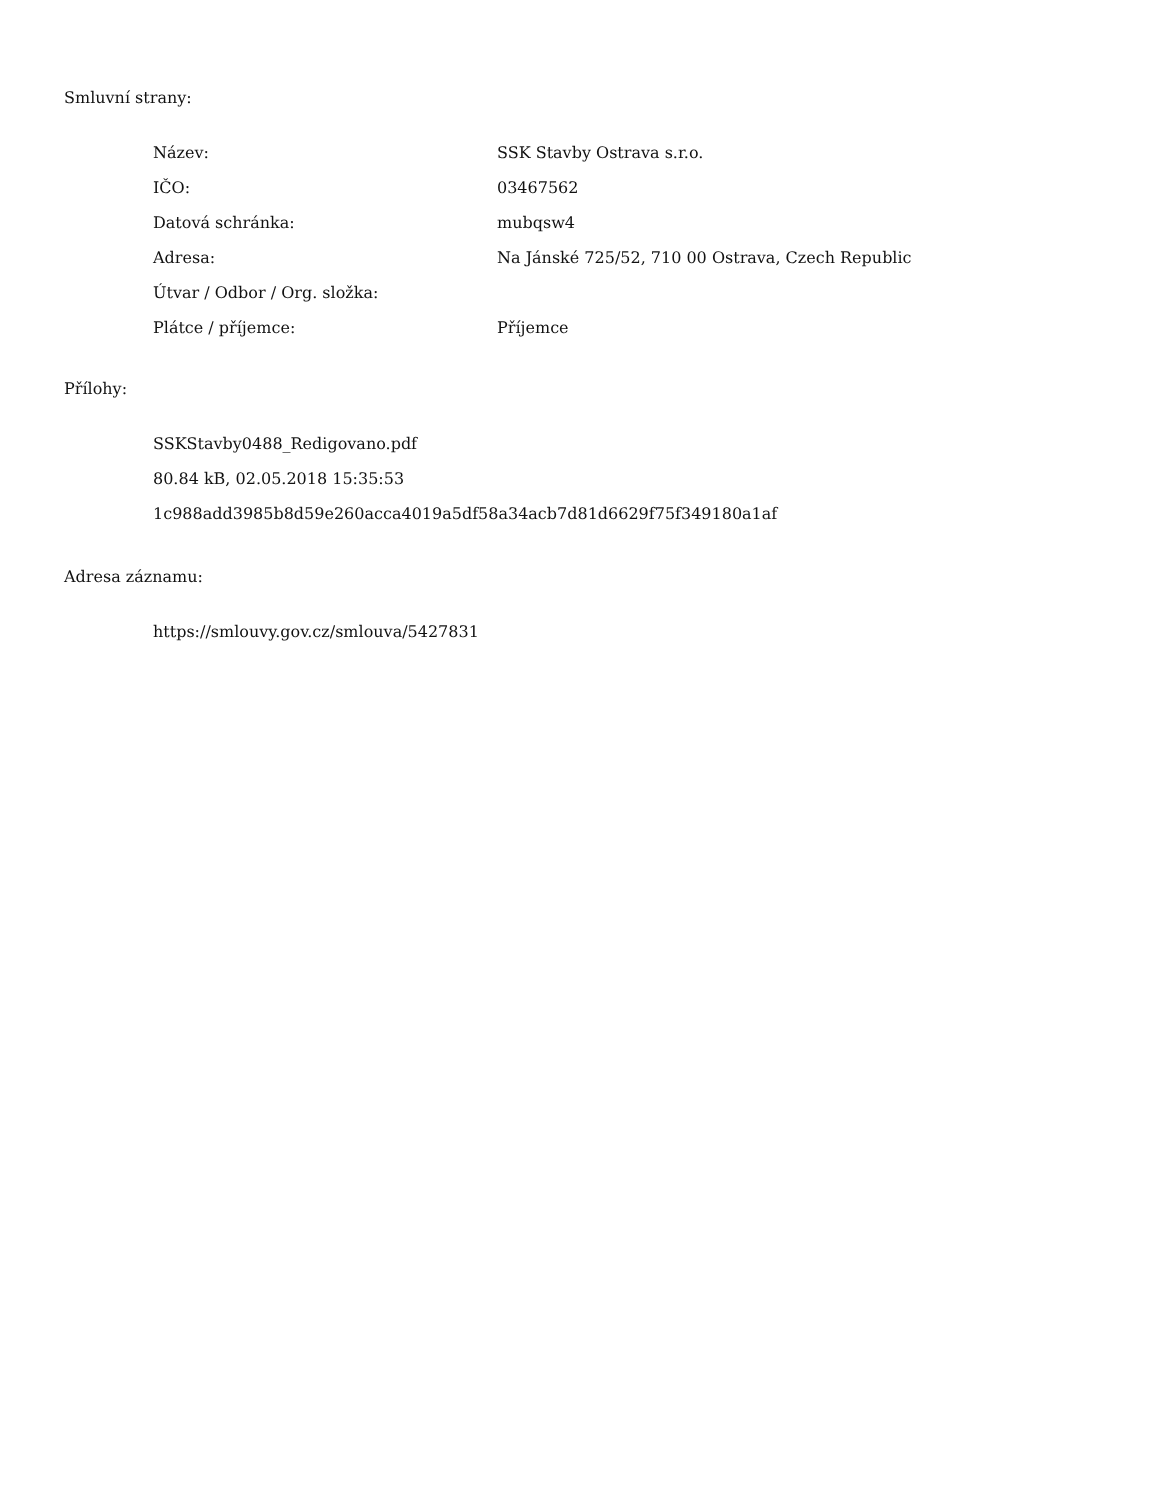Smluvní strany:
| Název: | SSK Stavby Ostrava s.r.o. |
| IČO: | 03467562 |
| Datová schránka: | mubqsw4 |
| Adresa: | Na Jánské 725/52, 710 00 Ostrava, Czech Republic |
| Útvar / Odbor / Org. složka: | |
| Plátce / příjemce: | Příjemce |
Přílohy:
SSKStavby0488_Redigovano.pdf
80.84 kB, 02.05.2018 15:35:53
1c988add3985b8d59e260acca4019a5df58a34acb7d81d6629f75f349180a1af
Adresa záznamu:
https://smlouvy.gov.cz/smlouva/5427831